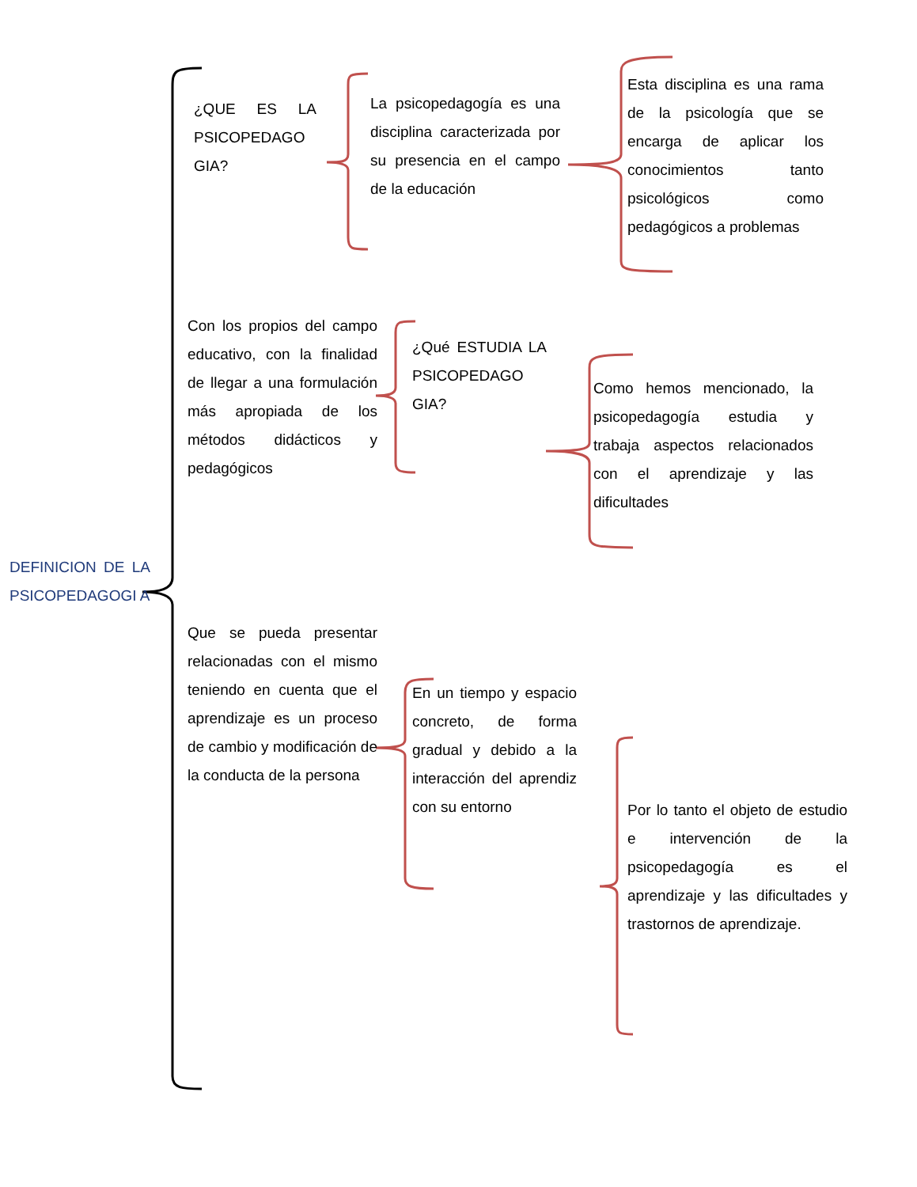¿QUE ES LA PSICOPEDAGO GIA?
La psicopedagogía es una disciplina caracterizada por su presencia en el campo de la educación
Esta disciplina es una rama de la psicología que se encarga de aplicar los conocimientos tanto psicológicos como pedagógicos a problemas
Con los propios del campo educativo, con la finalidad de llegar a una formulación más apropiada de los métodos didácticos y pedagógicos
¿Qué ESTUDIA LA PSICOPEDAGO GIA?
Como hemos mencionado, la psicopedagogía estudia y trabaja aspectos relacionados con el aprendizaje y las dificultades
DEFINICION DE LA PSICOPEDAGOGI A
Que se pueda presentar relacionadas con el mismo teniendo en cuenta que el aprendizaje es un proceso de cambio y modificación de la conducta de la persona
En un tiempo y espacio concreto, de forma gradual y debido a la interacción del aprendiz con su entorno
Por lo tanto el objeto de estudio e intervención de la psicopedagogía es el aprendizaje y las dificultades y trastornos de aprendizaje.